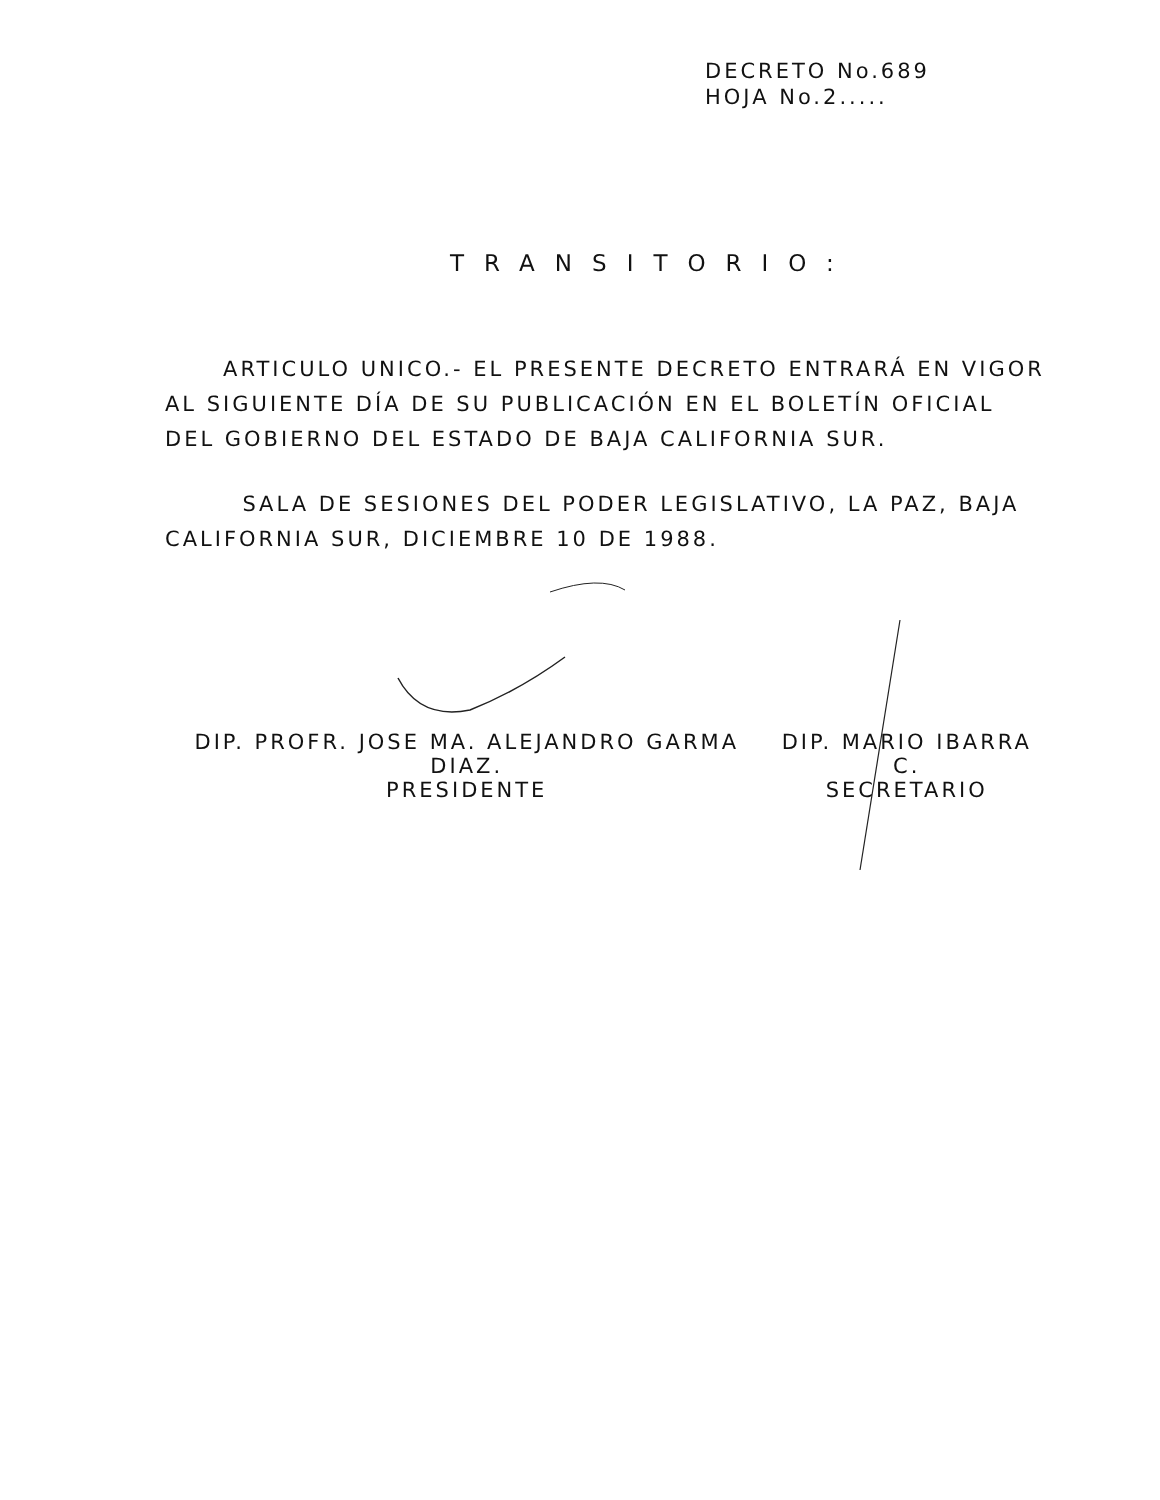DECRETO No.689
HOJA No.2.....
TRANSITORIO:
ARTICULO UNICO.- EL PRESENTE DECRETO ENTRARÁ EN VIGOR AL SIGUIENTE DÍA DE SU PUBLICACIÓN EN EL BOLETÍN OFICIAL DEL GOBIERNO DEL ESTADO DE BAJA CALIFORNIA SUR.
SALA DE SESIONES DEL PODER LEGISLATIVO, LA PAZ, BAJA CALIFORNIA SUR, DICIEMBRE 10 DE 1988.
DIP. PROFR. JOSE MA. ALEJANDRO GARMA DIAZ.
PRESIDENTE
DIP. MARIO IBARRA C.
SECRETARIO